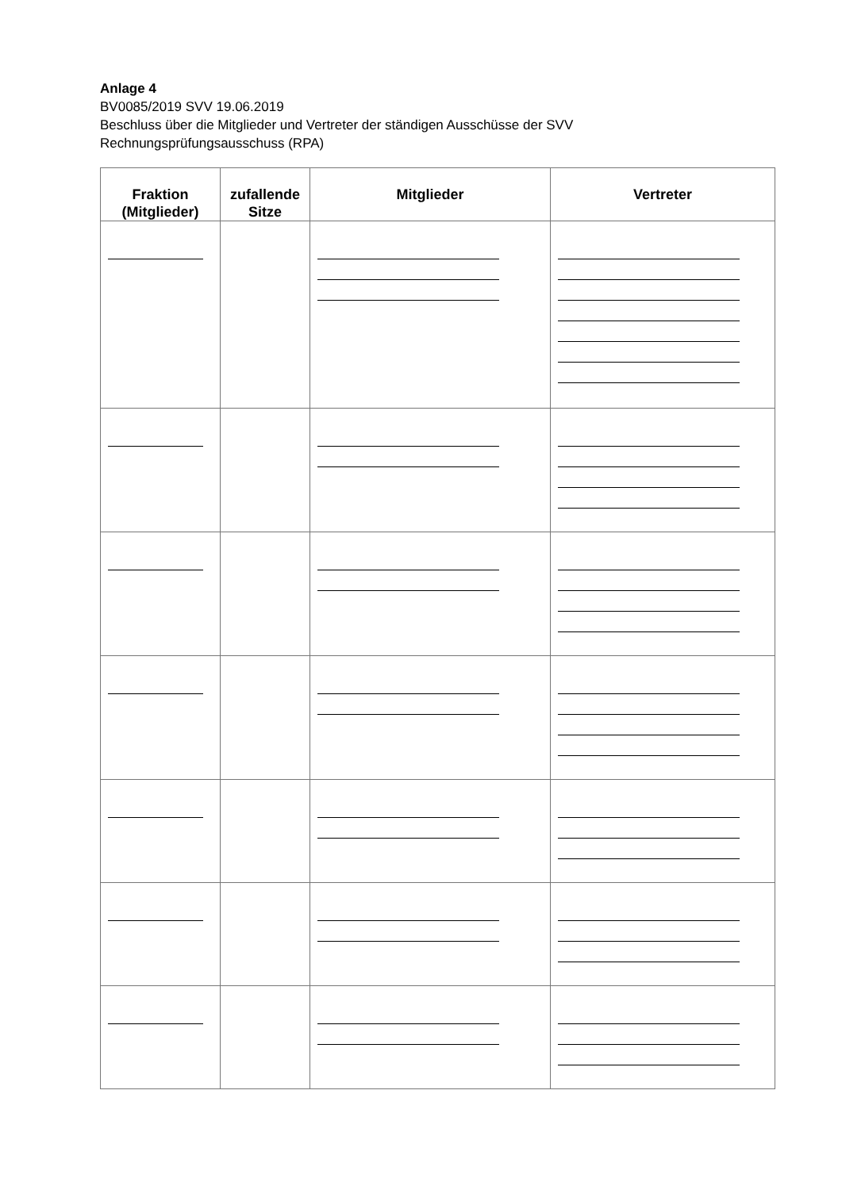Anlage 4
BV0085/2019 SVV 19.06.2019
Beschluss über die Mitglieder und Vertreter der ständigen Ausschüsse der SVV
Rechnungsprüfungsausschuss (RPA)
| Fraktion (Mitglieder) | zufallende Sitze | Mitglieder | Vertreter |
| --- | --- | --- | --- |